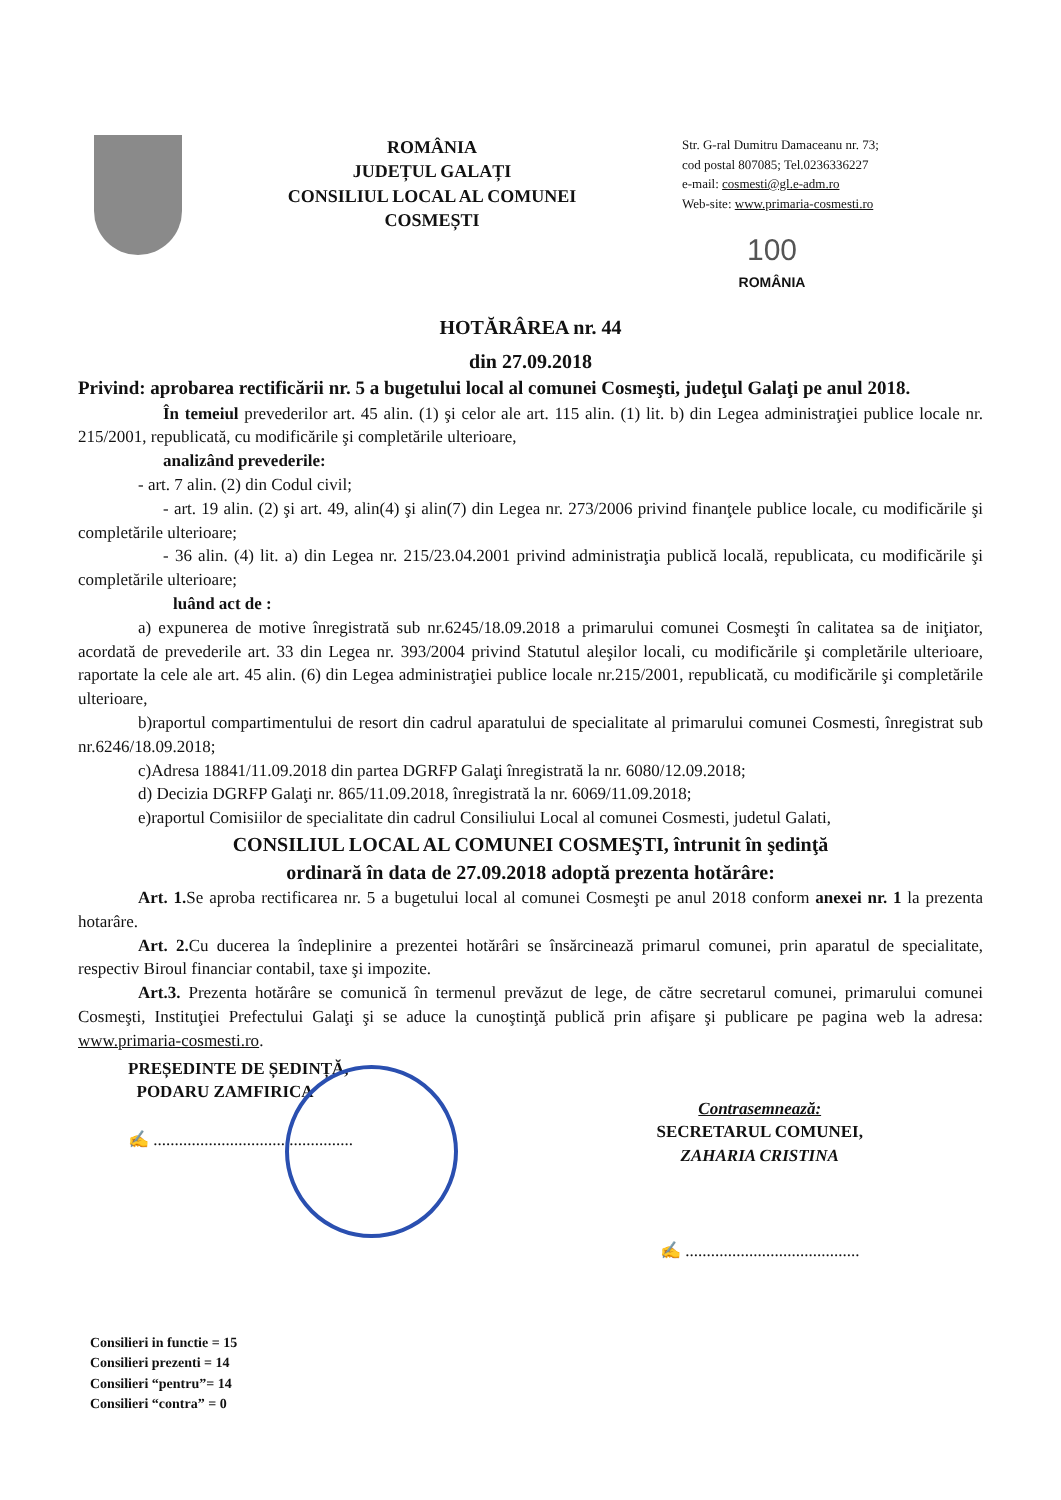ROMÂNIA
JUDEȚUL GALAȚI
CONSILIUL LOCAL AL COMUNEI
COSMEȘTI
Str. G-ral Dumitru Damaceanu nr. 73;
cod postal 807085; Tel.0236336227
e-mail: cosmesti@gl.e-adm.ro
Web-site: www.primaria-cosmesti.ro
100
ROMÂNIA
HOTĂRÂREA nr. 44
din 27.09.2018
Privind: aprobarea rectificării nr. 5 a bugetului local al comunei Cosmeşti, judeţul Galaţi pe anul 2018.
În temeiul prevederilor art. 45 alin. (1) şi celor ale art. 115 alin. (1) lit. b) din Legea administraţiei publice locale nr. 215/2001, republicată, cu modificările şi completările ulterioare,
analizând prevederile:
- art. 7 alin. (2) din Codul civil;
- art. 19 alin. (2) şi art. 49, alin(4) şi alin(7) din Legea nr. 273/2006 privind finanţele publice locale, cu modificările şi completările ulterioare;
- 36 alin. (4) lit. a) din Legea nr. 215/23.04.2001 privind administraţia publică locală, republicata, cu modificările şi completările ulterioare;
luând act de :
a) expunerea de motive înregistrată sub nr.6245/18.09.2018 a primarului comunei Cosmeşti în calitatea sa de iniţiator, acordată de prevederile art. 33 din Legea nr. 393/2004 privind Statutul aleşilor locali, cu modificările şi completările ulterioare, raportate la cele ale art. 45 alin. (6) din Legea administraţiei publice locale nr.215/2001, republicată, cu modificările şi completările ulterioare,
b)raportul compartimentului de resort din cadrul aparatului de specialitate al primarului comunei Cosmesti, înregistrat sub nr.6246/18.09.2018;
c)Adresa 18841/11.09.2018 din partea DGRFP Galaţi înregistrată la nr. 6080/12.09.2018;
d) Decizia DGRFP Galaţi nr. 865/11.09.2018, înregistrată la nr. 6069/11.09.2018;
e)raportul Comisiilor de specialitate din cadrul Consiliului Local al comunei Cosmesti, judetul Galati,
CONSILIUL LOCAL AL COMUNEI COSMEŞTI, întrunit în şedinţă
ordinară în data de 27.09.2018 adoptă prezenta hotărâre:
Art. 1. Se aproba rectificarea nr. 5 a bugetului local al comunei Cosmeşti pe anul 2018 conform anexei nr. 1 la prezenta hotarâre.
Art. 2. Cu ducerea la îndeplinire a prezentei hotărâri se însărcinează primarul comunei, prin aparatul de specialitate, respectiv Biroul financiar contabil, taxe şi impozite.
Art.3. Prezenta hotărâre se comunică în termenul prevăzut de lege, de către secretarul comunei, primarului comunei Cosmeşti, Instituţiei Prefectului Galaţi şi se aduce la cunoştinţă publică prin afişare şi publicare pe pagina web la adresa: www.primaria-cosmesti.ro.
PREȘEDINTE DE ȘEDINȚĂ,
PODARU ZAMFIRICA
✍ ...............................................
Contrasemnează:
SECRETARUL COMUNEI,
ZAHARIA CRISTINA
✍ .........................................
Consilieri in functie = 15
Consilieri prezenti = 14
Consilieri “pentru”= 14
Consilieri “contra” = 0